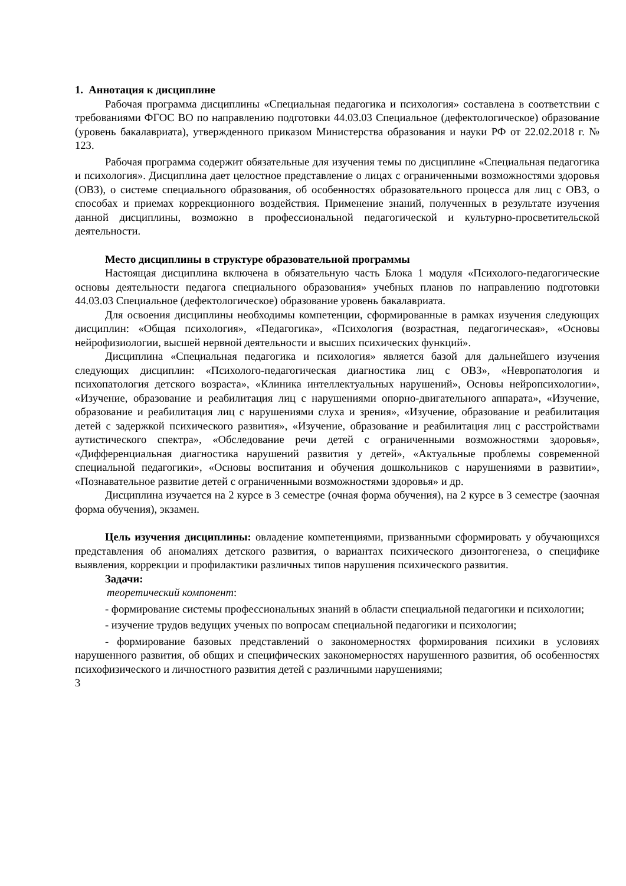1. Аннотация к дисциплине
Рабочая программа дисциплины «Специальная педагогика и психология» составлена в соответствии с требованиями ФГОС ВО по направлению подготовки 44.03.03 Специальное (дефектологическое) образование (уровень бакалавриата), утвержденного приказом Министерства образования и науки РФ от 22.02.2018 г. № 123.
Рабочая программа содержит обязательные для изучения темы по дисциплине «Специальная педагогика и психология». Дисциплина дает целостное представление о лицах с ограниченными возможностями здоровья (ОВЗ), о системе специального образования, об особенностях образовательного процесса для лиц с ОВЗ, о способах и приемах коррекционного воздействия. Применение знаний, полученных в результате изучения данной дисциплины, возможно в профессиональной педагогической и культурно-просветительской деятельности.
Место дисциплины в структуре образовательной программы
Настоящая дисциплина включена в обязательную часть Блока 1 модуля «Психолого-педагогические основы деятельности педагога специального образования» учебных планов по направлению подготовки 44.03.03 Специальное (дефектологическое) образование уровень бакалавриата.
Для освоения дисциплины необходимы компетенции, сформированные в рамках изучения следующих дисциплин: «Общая психология», «Педагогика», «Психология (возрастная, педагогическая», «Основы нейрофизиологии, высшей нервной деятельности и высших психических функций».
Дисциплина «Специальная педагогика и психология» является базой для дальнейшего изучения следующих дисциплин: «Психолого-педагогическая диагностика лиц с ОВЗ», «Невропатология и психопатология детского возраста», «Клиника интеллектуальных нарушений», Основы нейропсихологии», «Изучение, образование и реабилитация лиц с нарушениями опорно-двигательного аппарата», «Изучение, образование и реабилитация лиц с нарушениями слуха и зрения», «Изучение, образование и реабилитация детей с задержкой психического развития», «Изучение, образование и реабилитация лиц с расстройствами аутистического спектра», «Обследование речи детей с ограниченными возможностями здоровья», «Дифференциальная диагностика нарушений развития у детей», «Актуальные проблемы современной специальной педагогики», «Основы воспитания и обучения дошкольников с нарушениями в развитии», «Познавательное развитие детей с ограниченными возможностями здоровья» и др.
Дисциплина изучается на 2 курсе в 3 семестре (очная форма обучения), на 2 курсе в 3 семестре (заочная форма обучения), экзамен.
Цель изучения дисциплины: овладение компетенциями, призванными сформировать у обучающихся представления об аномалиях детского развития, о вариантах психического дизонтогенеза, о специфике выявления, коррекции и профилактики различных типов нарушения психического развития.
Задачи:
теоретический компонент:
- формирование системы профессиональных знаний в области специальной педагогики и психологии;
- изучение трудов ведущих ученых по вопросам специальной педагогики и психологии;
- формирование базовых представлений о закономерностях формирования психики в условиях нарушенного развития, об общих и специфических закономерностях нарушенного развития, об особенностях психофизического и личностного развития детей с различными нарушениями;
3